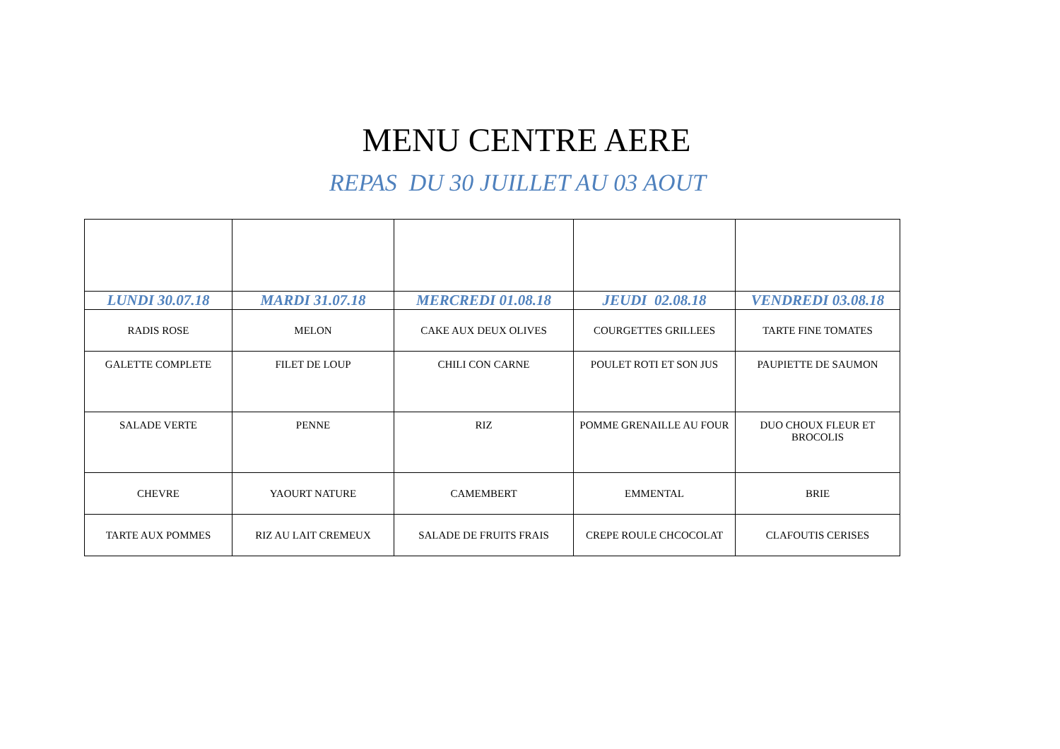MENU CENTRE AERE
REPAS DU 30 JUILLET AU 03 AOUT
| LUNDI 30.07.18 | MARDI 31.07.18 | MERCREDI 01.08.18 | JEUDI 02.08.18 | VENDREDI 03.08.18 |
| --- | --- | --- | --- | --- |
| RADIS ROSE | MELON | CAKE AUX DEUX OLIVES | COURGETTES GRILLEES | TARTE FINE TOMATES |
| GALETTE COMPLETE | FILET DE LOUP | CHILI CON CARNE | POULET ROTI ET SON JUS | PAUPIETTE DE SAUMON |
| SALADE VERTE | PENNE | RIZ | POMME GRENAILLE AU FOUR | DUO CHOUX FLEUR ET BROCOLIS |
| CHEVRE | YAOURT NATURE | CAMEMBERT | EMMENTAL | BRIE |
| TARTE AUX POMMES | RIZ AU LAIT CREMEUX | SALADE DE FRUITS FRAIS | CREPE ROULE CHCOCOLAT | CLAFOUTIS CERISES |